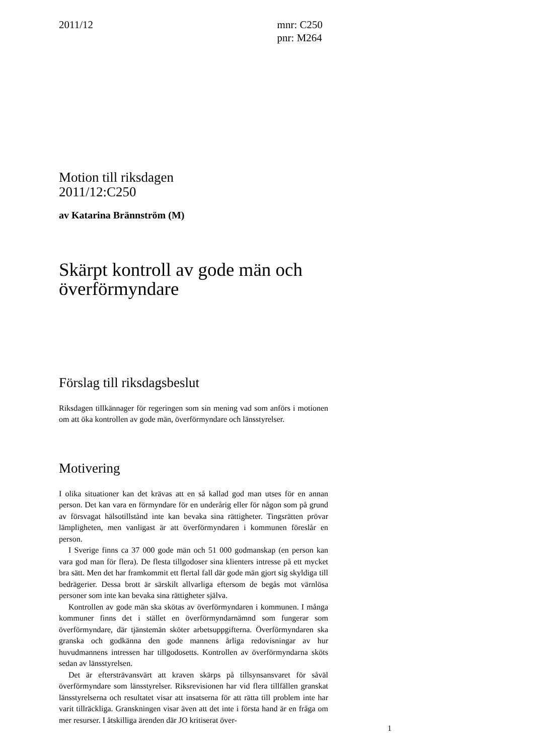2011/12 mnr: C250
pnr: M264
Motion till riksdagen
2011/12:C250
av Katarina Brännström (M)
Skärpt kontroll av gode män och överförmyndare
Förslag till riksdagsbeslut
Riksdagen tillkännager för regeringen som sin mening vad som anförs i motionen om att öka kontrollen av gode män, överförmyndare och länsstyrelser.
Motivering
I olika situationer kan det krävas att en så kallad god man utses för en annan person. Det kan vara en förmyndare för en underårig eller för någon som på grund av försvagat hälsotillstånd inte kan bevaka sina rättigheter. Tingsrätten prövar lämpligheten, men vanligast är att överförmyndaren i kommunen föreslår en person.
I Sverige finns ca 37 000 gode män och 51 000 godmanskap (en person kan vara god man för flera). De flesta tillgodoser sina klienters intresse på ett mycket bra sätt. Men det har framkommit ett flertal fall där gode män gjort sig skyldiga till bedrägerier. Dessa brott är särskilt allvarliga eftersom de begås mot värnlösa personer som inte kan bevaka sina rättigheter själva.
Kontrollen av gode män ska skötas av överförmyndaren i kommunen. I många kommuner finns det i stället en överförmyndarnämnd som fungerar som överförmyndare, där tjänstemän sköter arbetsuppgifterna. Överförmyndaren ska granska och godkänna den gode mannens årliga redovisningar av hur huvudmannens intressen har tillgodosetts. Kontrollen av överförmyndarna sköts sedan av länsstyrelsen.
Det är eftersträvansvärt att kraven skärps på tillsynsansvaret för såväl överförmyndare som länsstyrelser. Riksrevisionen har vid flera tillfällen granskat länsstyrelserna och resultatet visar att insatserna för att rätta till problem inte har varit tillräckliga. Granskningen visar även att det inte i första hand är en fråga om mer resurser. I åtskilliga ärenden där JO kritiserat över-
1